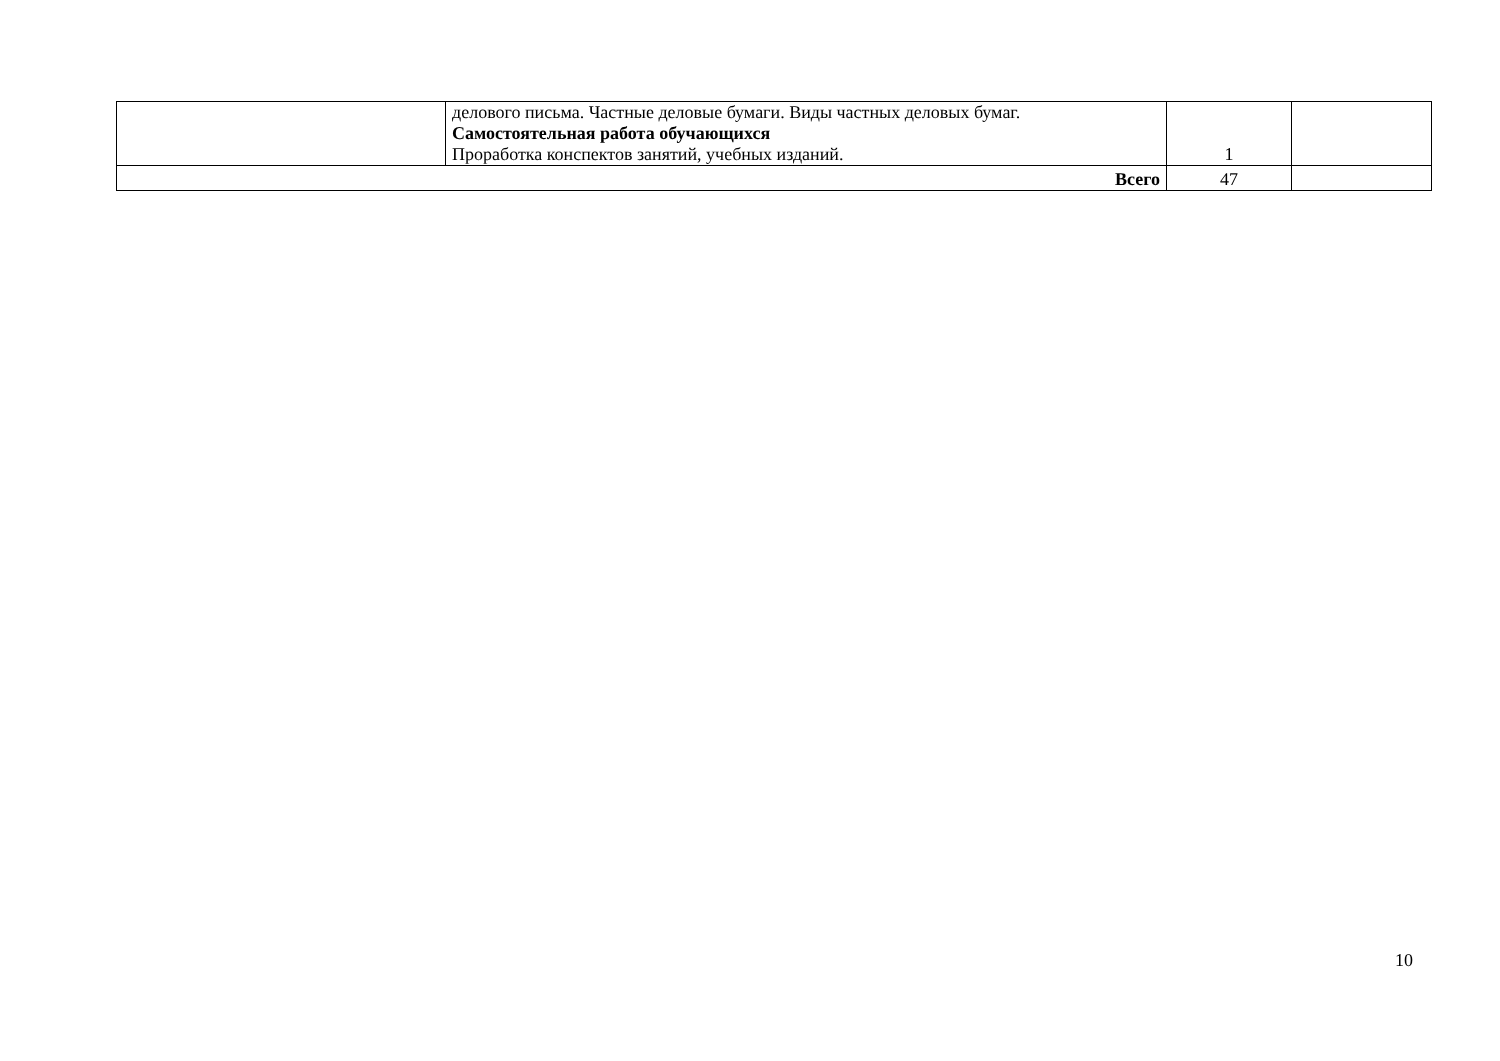| | делового письма. Частные деловые бумаги. Виды частных деловых бумаг. Самостоятельная работа обучающихся Проработка конспектов занятий, учебных изданий. | 1 | |
| Всего | | 47 | |
10